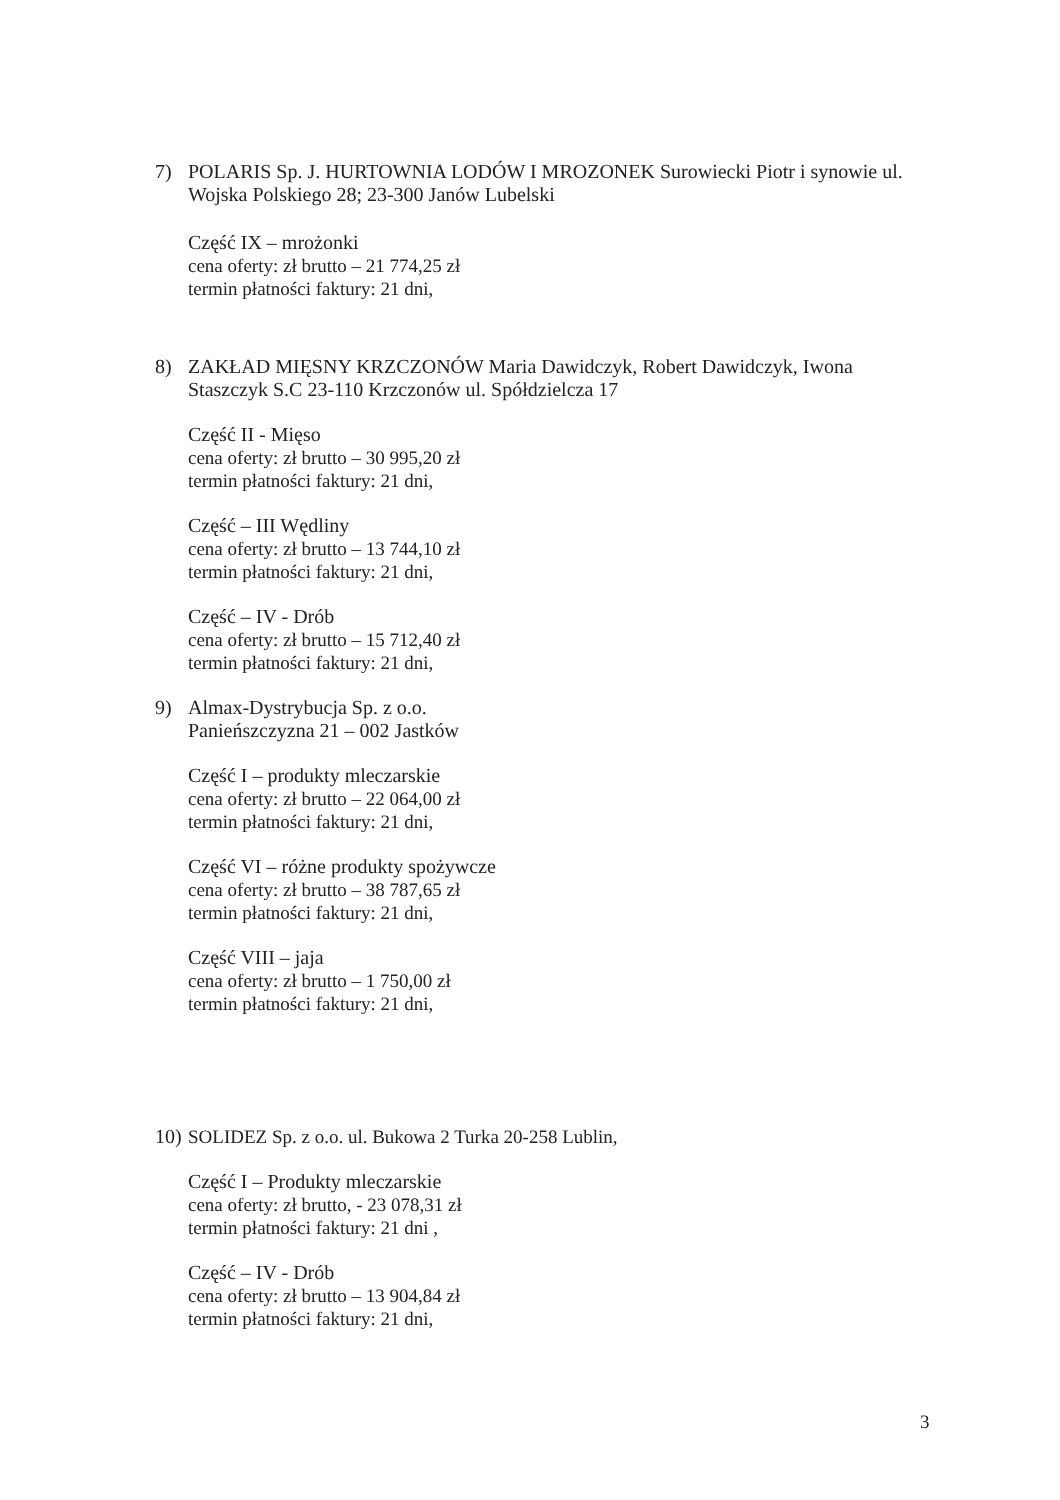7) POLARIS Sp. J. HURTOWNIA LODÓW I MROZONEK Surowiecki Piotr i synowie ul. Wojska Polskiego 28; 23-300 Janów Lubelski
Część IX – mrożonki
cena oferty: zł brutto – 21 774,25 zł
termin płatności faktury: 21 dni,
8) ZAKŁAD MIĘSNY KRZCZONÓW Maria Dawidczyk, Robert Dawidczyk, Iwona Staszczyk S.C 23-110 Krzczonów ul. Spółdzielcza 17
Część II - Mięso
cena oferty: zł brutto – 30 995,20 zł
termin płatności faktury: 21 dni,
Część – III Wędliny
cena oferty: zł brutto – 13 744,10 zł
termin płatności faktury: 21 dni,
Część – IV - Drób
cena oferty: zł brutto – 15 712,40 zł
termin płatności faktury: 21 dni,
9) Almax-Dystrybucja Sp. z o.o.
Panieńszczyzna 21 – 002 Jastków
Część I – produkty mleczarskie
cena oferty: zł brutto – 22 064,00 zł
termin płatności faktury: 21 dni,
Część VI – różne produkty spożywcze
cena oferty: zł brutto – 38 787,65 zł
termin płatności faktury: 21 dni,
Część VIII – jaja
cena oferty: zł brutto – 1 750,00 zł
termin płatności faktury: 21 dni,
10)
SOLIDEZ Sp. z o.o. ul. Bukowa 2 Turka 20-258 Lublin,
Część I – Produkty mleczarskie
cena oferty: zł brutto, - 23 078,31 zł
termin płatności faktury: 21 dni ,
Część – IV - Drób
cena oferty: zł brutto – 13 904,84 zł
termin płatności faktury: 21 dni,
3